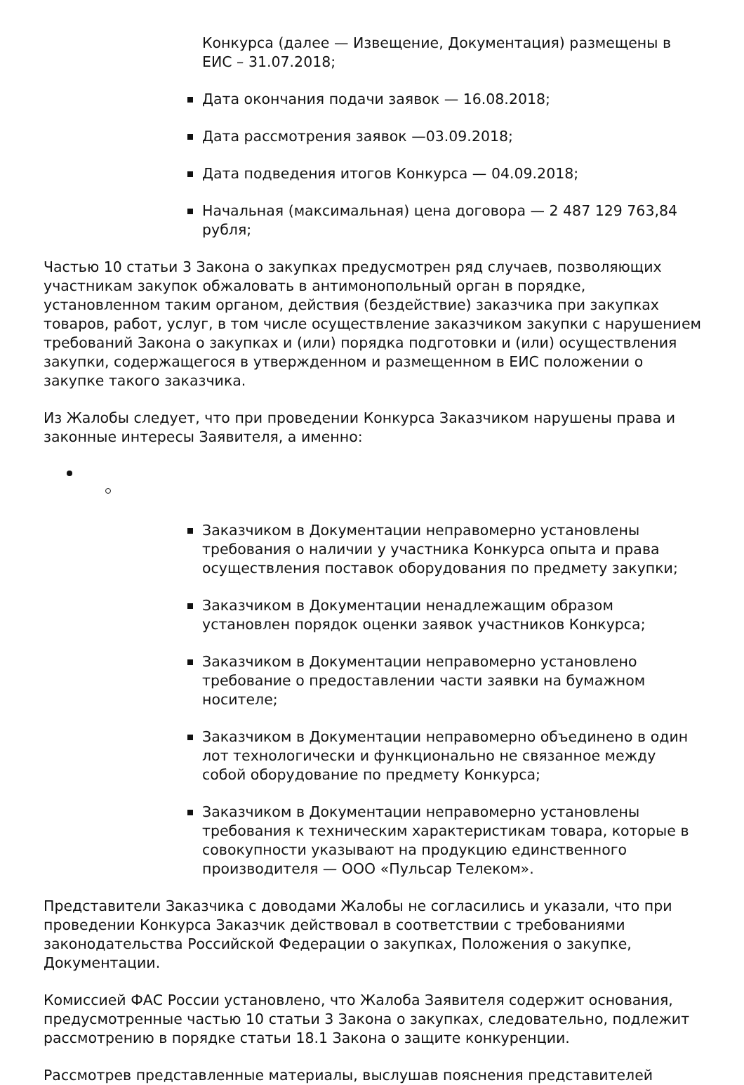Конкурса (далее — Извещение, Документация) размещены в ЕИС – 31.07.2018;
Дата окончания подачи заявок — 16.08.2018;
Дата рассмотрения заявок —03.09.2018;
Дата подведения итогов Конкурса — 04.09.2018;
Начальная (максимальная) цена договора — 2 487 129 763,84 рубля;
Частью 10 статьи 3 Закона о закупках предусмотрен ряд случаев, позволяющих участникам закупок обжаловать в антимонопольный орган в порядке, установленном таким органом, действия (бездействие) заказчика при закупках товаров, работ, услуг, в том числе осуществление заказчиком закупки с нарушением требований Закона о закупках и (или) порядка подготовки и (или) осуществления закупки, содержащегося в утвержденном и размещенном в ЕИС положении о закупке такого заказчика.
Из Жалобы следует, что при проведении Конкурса Заказчиком нарушены права и законные интересы Заявителя, а именно:
Заказчиком в Документации неправомерно установлены требования о наличии у участника Конкурса опыта и права осуществления поставок оборудования по предмету закупки;
Заказчиком в Документации ненадлежащим образом установлен порядок оценки заявок участников Конкурса;
Заказчиком в Документации неправомерно установлено требование о предоставлении части заявки на бумажном носителе;
Заказчиком в Документации неправомерно объединено в один лот технологически и функционально не связанное между собой оборудование по предмету Конкурса;
Заказчиком в Документации неправомерно установлены требования к техническим характеристикам товара, которые в совокупности указывают на продукцию единственного производителя — ООО «Пульсар Телеком».
Представители Заказчика с доводами Жалобы не согласились и указали, что при проведении Конкурса Заказчик действовал в соответствии с требованиями законодательства Российской Федерации о закупках, Положения о закупке, Документации.
Комиссией ФАС России установлено, что Жалоба Заявителя содержит основания, предусмотренные частью 10 статьи 3 Закона о закупках, следовательно, подлежит рассмотрению в порядке статьи 18.1 Закона о защите конкуренции.
Рассмотрев представленные материалы, выслушав пояснения представителей